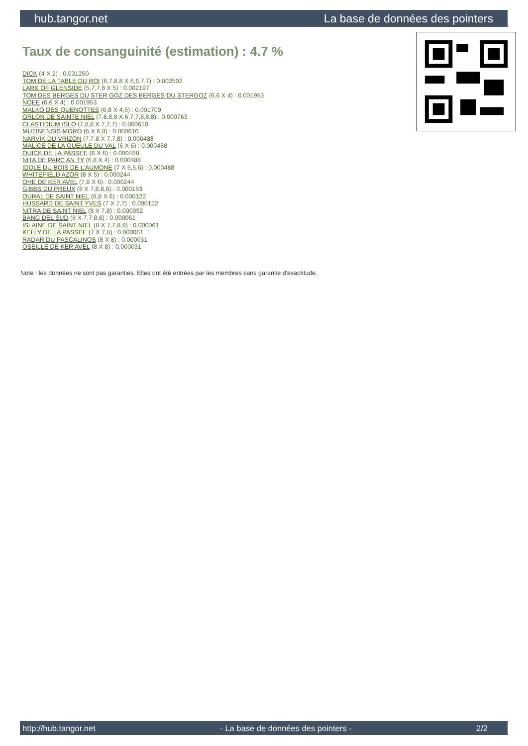hub.tangor.net La base de données des pointers
Taux de consanguinité (estimation) : 4.7 %
DICK (4 X 2) : 0.031250
TOM DE LA TABLE DU ROI (6,7,8,8 X 6,6,7,7) : 0.002502
LARK OF GLENSIDE (5,7,7,8 X 5) : 0.002197
TOM DES BERGES DU STER GOZ DES BERGES DU STERGOZ (6,6 X 4) : 0.001953
NOEE (6,6 X 4) : 0.001953
MALKO DES QUENOTTES (6,8 X 4,5) : 0.001709
ORLON DE SAINTE NIEL (7,8,8,8 X 6,7,7,8,8,8) : 0.000763
CLASTIDIUM ISLO (7,8,8 X 7,7,7) : 0.000610
MUTINENSIS MORO (6 X 6,8) : 0.000610
NARVIK DU VRIZON (7,7,8 X 7,7,8) : 0.000488
MALICE DE LA GUEULE DU VAL (6 X 6) : 0.000488
QUICK DE LA PASSEE (6 X 6) : 0.000488
NITA DE PARC AN TY (6,8 X 4) : 0.000488
IDOLE DU BOIS DE L'AUMONE (7 X 5,5,6) : 0.000488
WHITEFIELD AZOR (8 X 5) : 0.000244
OHE DE KER AVEL (7,8 X 6) : 0.000244
GIBBS DU PREUX (8 X 7,8,8,8) : 0.000153
OURAL DE SAINT NIEL (8,8 X 6) : 0.000122
HUSSARD DE SAINT YVES (7 X 7,7) : 0.000122
NITRA DE SAINT NIEL (8 X 7,8) : 0.000092
BANG DEL SUD (8 X 7,7,8,8) : 0.000061
ISLAINE DE SAINT NIEL (8 X 7,7,8,8) : 0.000061
KELLY DE LA PASSEE (7 X 7,8) : 0.000061
RADAR DU PASCALINOS (8 X 8) : 0.000031
OSEILLE DE KER AVEL (8 X 8) : 0.000031
Note : les données ne sont pas garanties. Elles ont été entrées par les membres sans garantie d'exactitude.
http://hub.tangor.net - La base de données des pointers - 2/2